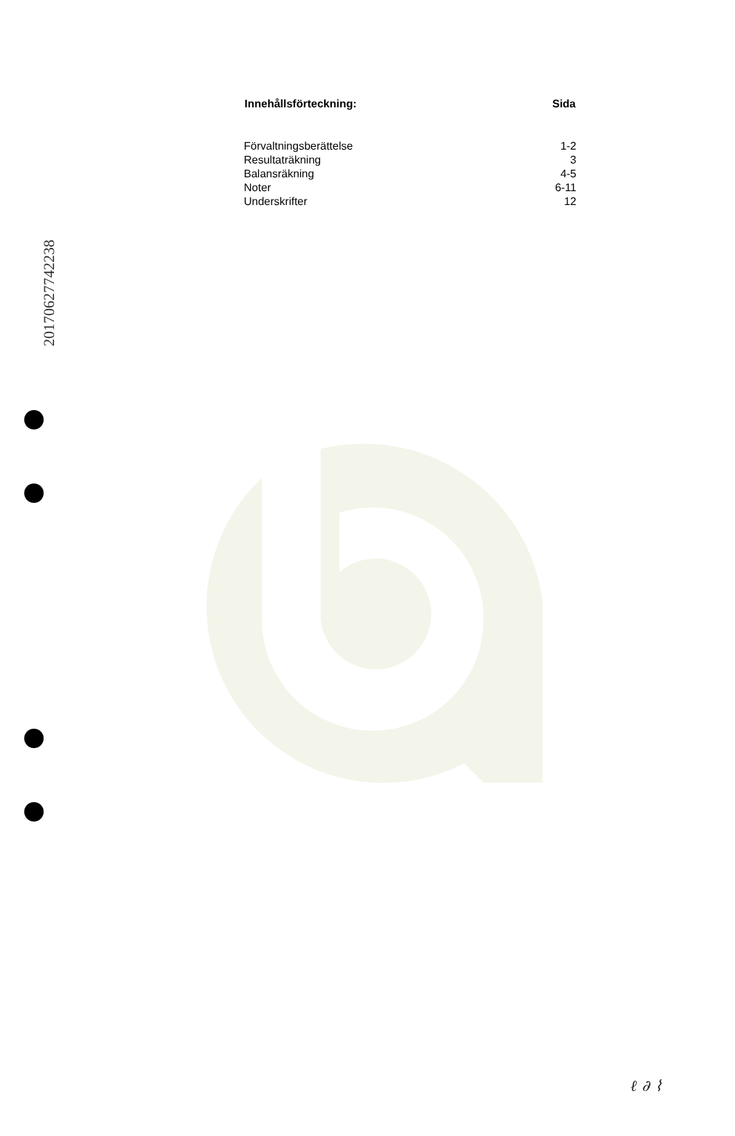20170627742238
| Innehållsförteckning: | Sida |
| --- | --- |
| Förvaltningsberättelse | 1-2 |
| Resultaträkning | 3 |
| Balansräkning | 4-5 |
| Noter | 6-11 |
| Underskrifter | 12 |
ℓ ∂ ⌇